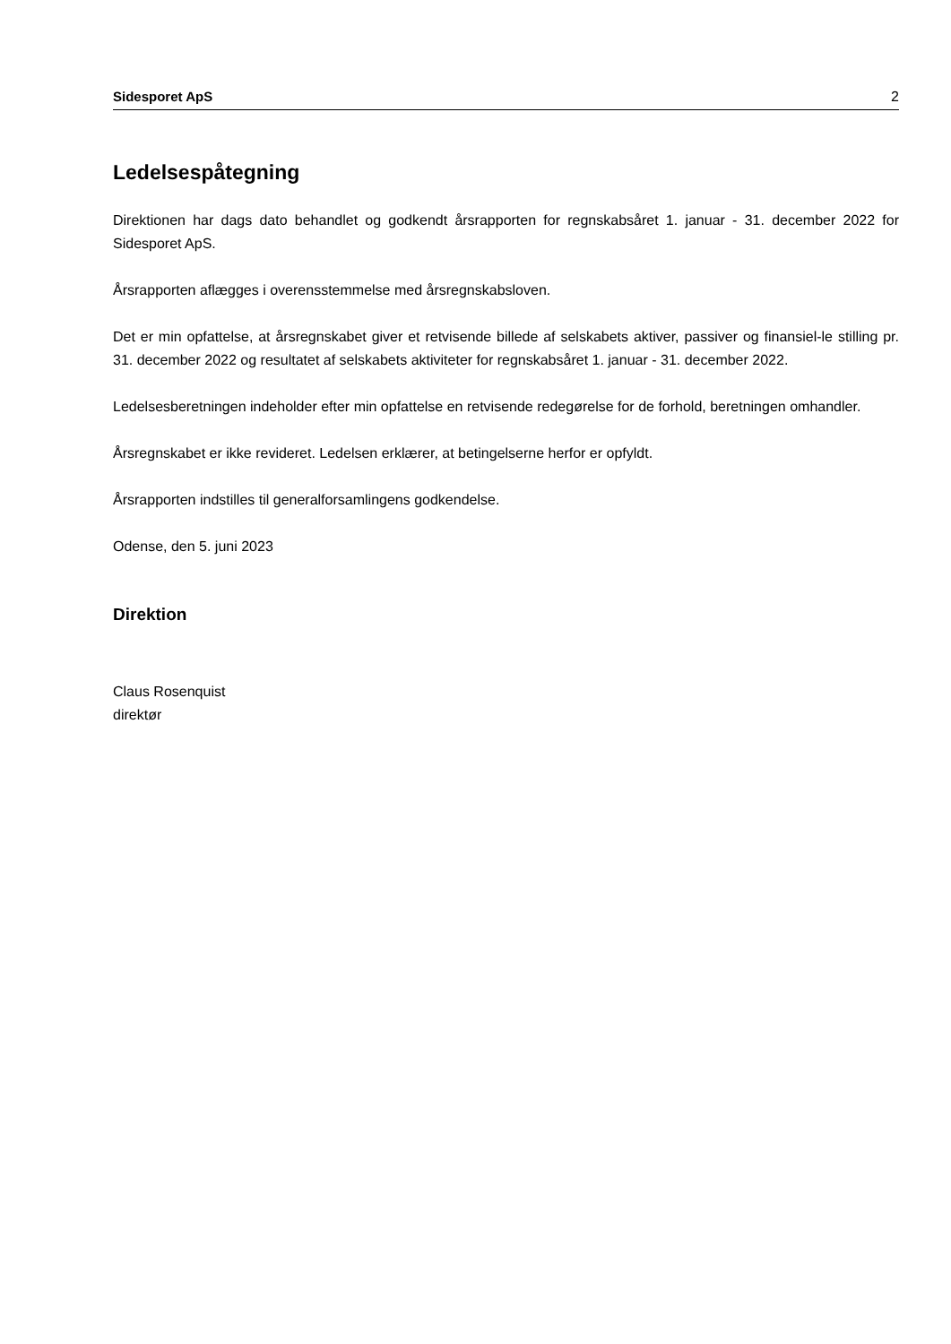Sidesporet ApS 2
Ledelsespåtegning
Direktionen har dags dato behandlet og godkendt årsrapporten for regnskabsåret 1. januar - 31. december 2022 for Sidesporet ApS.
Årsrapporten aflægges i overensstemmelse med årsregnskabsloven.
Det er min opfattelse, at årsregnskabet giver et retvisende billede af selskabets aktiver, passiver og finansiel-le stilling pr. 31. december 2022 og resultatet af selskabets aktiviteter for regnskabsåret 1. januar - 31. december 2022.
Ledelsesberetningen indeholder efter min opfattelse en retvisende redegørelse for de forhold, beretningen omhandler.
Årsregnskabet er ikke revideret. Ledelsen erklærer, at betingelserne herfor er opfyldt.
Årsrapporten indstilles til generalforsamlingens godkendelse.
Odense, den 5. juni 2023
Direktion
Claus Rosenquist
direktør